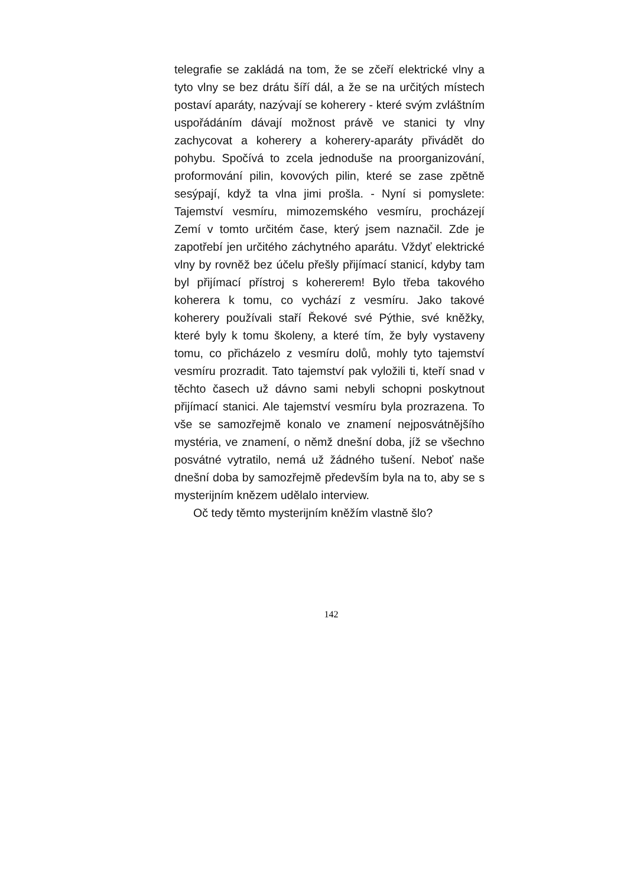telegrafie se zakládá na tom, že se zčeří elektrické vlny a tyto vlny se bez drátu šíří dál, a že se na určitých místech postaví aparáty, nazývají se koherery - které svým zvláštním uspořádáním dávají možnost právě ve stanici ty vlny zachycovat a koherery a koherery-aparáty přivádět do pohybu. Spočívá to zcela jednoduše na proorganizování, proformování pilin, kovových pilin, které se zase zpětně sesýpají, když ta vlna jimi prošla. - Nyní si pomyslete: Tajemství vesmíru, mimozemského vesmíru, procházejí Zemí v tomto určitém čase, který jsem naznačil. Zde je zapotřebí jen určitého záchytného aparátu. Vždyť elektrické vlny by rovněž bez účelu přešly přijímací stanicí, kdyby tam byl přijímací přístroj s kohererem! Bylo třeba takového koherera k tomu, co vychází z vesmíru. Jako takové koherery používali staří Řekové své Pýthie, své kněžky, které byly k tomu školeny, a které tím, že byly vystaveny tomu, co přicházelo z vesmíru dolů, mohly tyto tajemství vesmíru prozradit. Tato tajemství pak vyložili ti, kteří snad v těchto časech už dávno sami nebyli schopni poskytnout přijímací stanici. Ale tajemství vesmíru byla prozrazena. To vše se samozřejmě konalo ve znamení nejposvátnějšího mystéria, ve znamení, o němž dnešní doba, jíž se všechno posvátné vytratilo, nemá už žádného tušení. Neboť naše dnešní doba by samozřejmě především byla na to, aby se s mysterijním knězem udělalo interview.
Oč tedy těmto mysterijním kněžím vlastně šlo?
142